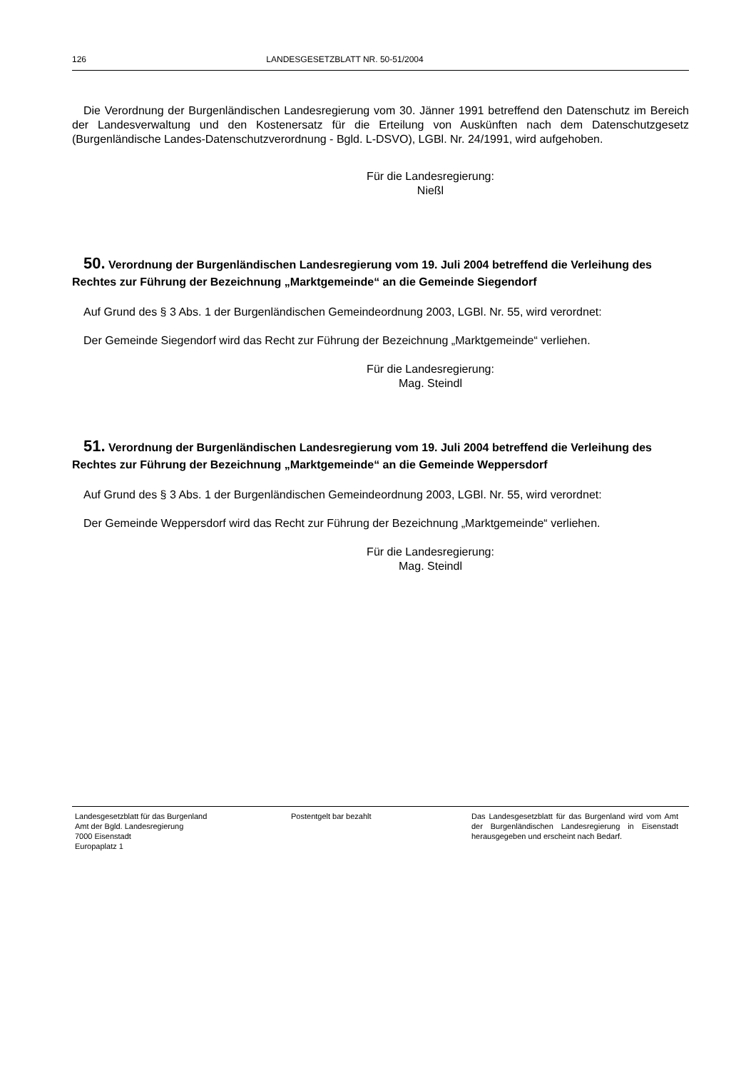126 LANDESGESETZBLATT NR. 50-51/2004
Die Verordnung der Burgenländischen Landesregierung vom 30. Jänner 1991 betreffend den Datenschutz im Bereich der Landesverwaltung und den Kostenersatz für die Erteilung von Auskünften nach dem Datenschutzgesetz (Burgenländische Landes-Datenschutzverordnung - Bgld. L-DSVO), LGBl. Nr. 24/1991, wird aufgehoben.
Für die Landesregierung:
Nießl
50. Verordnung der Burgenländischen Landesregierung vom 19. Juli 2004 betreffend die Verleihung des Rechtes zur Führung der Bezeichnung „Marktgemeinde“ an die Gemeinde Siegendorf
Auf Grund des § 3 Abs. 1 der Burgenländischen Gemeindeordnung 2003, LGBl. Nr. 55, wird verordnet:
Der Gemeinde Siegendorf wird das Recht zur Führung der Bezeichnung „Marktgemeinde“ verliehen.
Für die Landesregierung:
Mag. Steindl
51. Verordnung der Burgenländischen Landesregierung vom 19. Juli 2004 betreffend die Verleihung des Rechtes zur Führung der Bezeichnung „Marktgemeinde“ an die Gemeinde Weppersdorf
Auf Grund des § 3 Abs. 1 der Burgenländischen Gemeindeordnung 2003, LGBl. Nr. 55, wird verordnet:
Der Gemeinde Weppersdorf wird das Recht zur Führung der Bezeichnung „Marktgemeinde“ verliehen.
Für die Landesregierung:
Mag. Steindl
Landesgesetzblatt für das Burgenland
Amt der Bgld. Landesregierung
7000 Eisenstadt
Europaplatz 1
Postentgelt bar bezahlt Das Landesgesetzblatt für das Burgenland wird vom Amt der Burgenländischen Landesregierung in Eisenstadt herausgegeben und erscheint nach Bedarf.